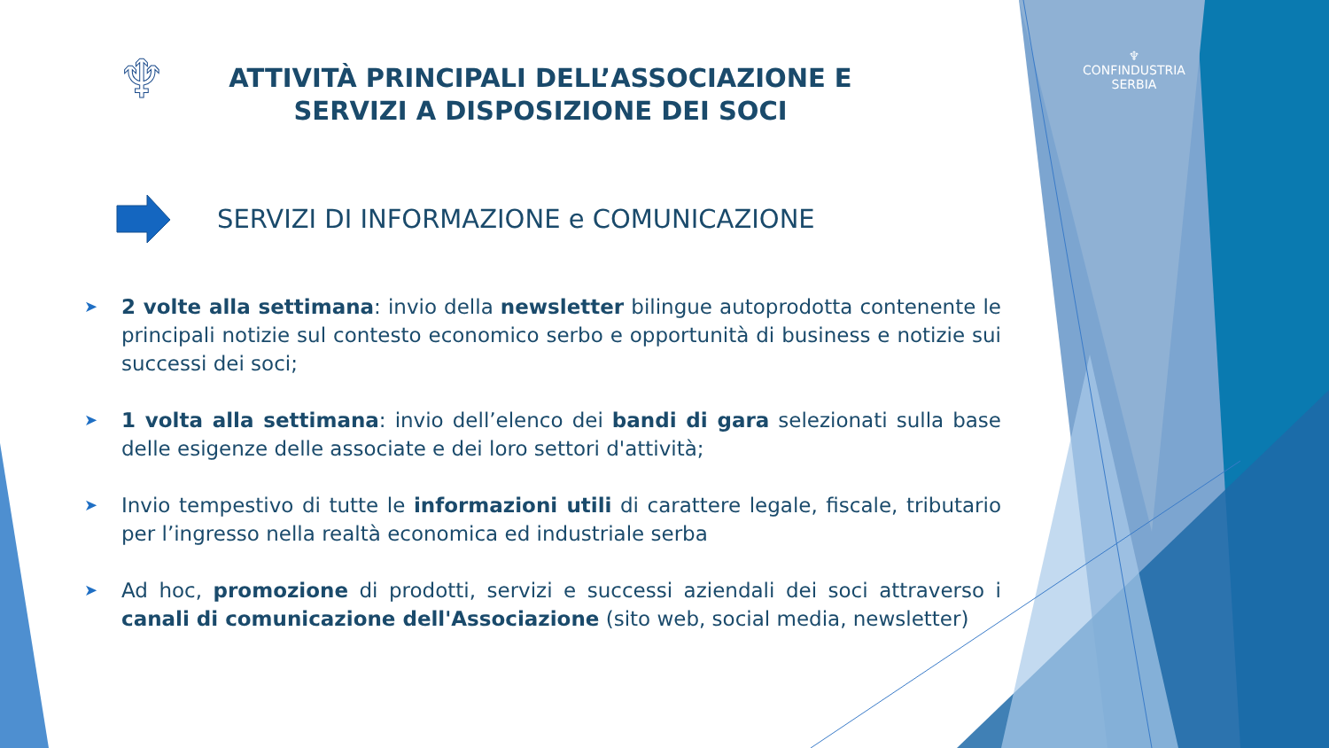♆
♆
CONFINDUSTRIA
SERBIA
ATTIVITÀ PRINCIPALI DELL’ASSOCIAZIONE E SERVIZI A DISPOSIZIONE DEI SOCI
SERVIZI DI INFORMAZIONE e COMUNICAZIONE
➤ 2 volte alla settimana: invio della newsletter bilingue autoprodotta contenente le principali notizie sul contesto economico serbo e opportunità di business e notizie sui successi dei soci;
➤ 1 volta alla settimana: invio dell’elenco dei bandi di gara selezionati sulla base delle esigenze delle associate e dei loro settori d'attività;
➤ Invio tempestivo di tutte le informazioni utili di carattere legale, fiscale, tributario per l’ingresso nella realtà economica ed industriale serba
➤ Ad hoc, promozione di prodotti, servizi e successi aziendali dei soci attraverso i canali di comunicazione dell'Associazione (sito web, social media, newsletter)